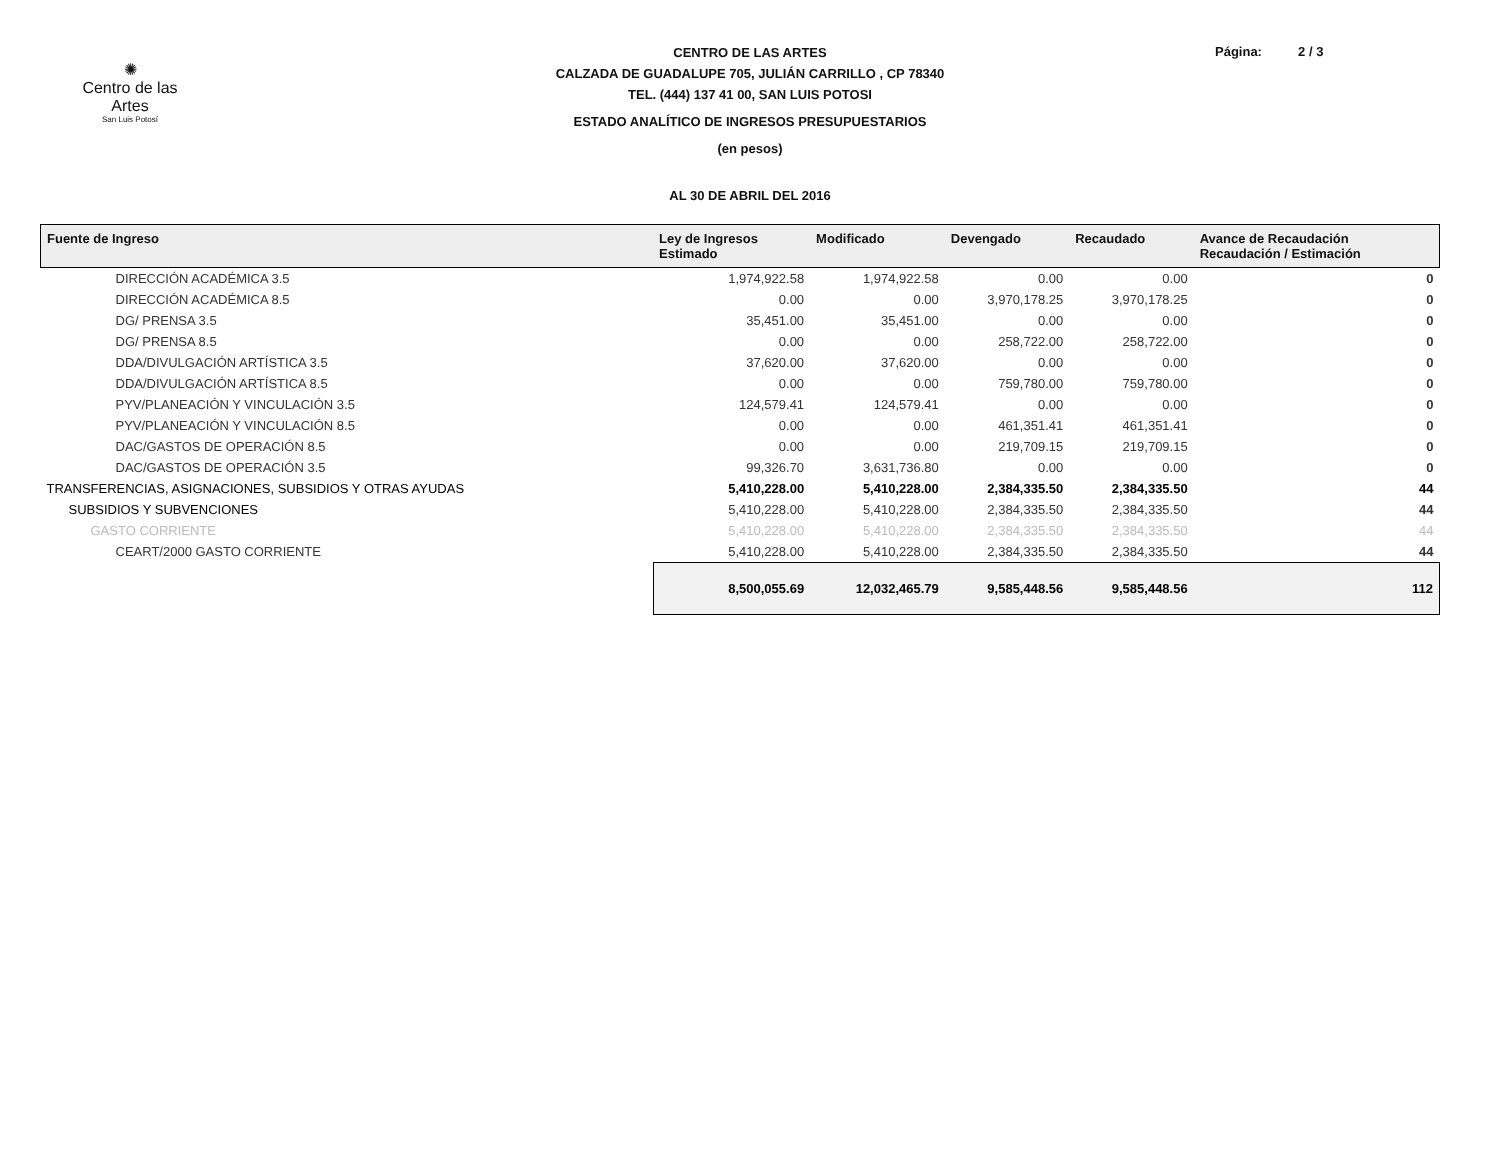✺
Centro de las Artes
San Luis Potosí
Página: 2 / 3
CENTRO DE LAS ARTES
CALZADA DE GUADALUPE 705, JULIÁN CARRILLO , CP 78340
TEL. (444) 137 41 00, SAN LUIS POTOSI
ESTADO ANALÍTICO DE INGRESOS PRESUPUESTARIOS
(en pesos)
AL 30 DE ABRIL DEL 2016
| Fuente de Ingreso | Ley de Ingresos Estimado | Modificado | Devengado | Recaudado | Avance de Recaudación Recaudación / Estimación |
| --- | --- | --- | --- | --- | --- |
| DIRECCIÓN ACADÉMICA 3.5 | 1,974,922.58 | 1,974,922.58 | 0.00 | 0.00 | 0 |
| DIRECCIÓN ACADÉMICA 8.5 | 0.00 | 0.00 | 3,970,178.25 | 3,970,178.25 | 0 |
| DG/ PRENSA 3.5 | 35,451.00 | 35,451.00 | 0.00 | 0.00 | 0 |
| DG/ PRENSA 8.5 | 0.00 | 0.00 | 258,722.00 | 258,722.00 | 0 |
| DDA/DIVULGACIÓN ARTÍSTICA 3.5 | 37,620.00 | 37,620.00 | 0.00 | 0.00 | 0 |
| DDA/DIVULGACIÓN ARTÍSTICA 8.5 | 0.00 | 0.00 | 759,780.00 | 759,780.00 | 0 |
| PYV/PLANEACIÓN Y VINCULACIÓN 3.5 | 124,579.41 | 124,579.41 | 0.00 | 0.00 | 0 |
| PYV/PLANEACIÓN Y VINCULACIÓN 8.5 | 0.00 | 0.00 | 461,351.41 | 461,351.41 | 0 |
| DAC/GASTOS DE OPERACIÓN 8.5 | 0.00 | 0.00 | 219,709.15 | 219,709.15 | 0 |
| DAC/GASTOS DE OPERACIÓN 3.5 | 99,326.70 | 3,631,736.80 | 0.00 | 0.00 | 0 |
| TRANSFERENCIAS, ASIGNACIONES, SUBSIDIOS Y OTRAS AYUDAS | 5,410,228.00 | 5,410,228.00 | 2,384,335.50 | 2,384,335.50 | 44 |
| SUBSIDIOS Y SUBVENCIONES | 5,410,228.00 | 5,410,228.00 | 2,384,335.50 | 2,384,335.50 | 44 |
| GASTO CORRIENTE | 5,410,228.00 | 5,410,228.00 | 2,384,335.50 | 2,384,335.50 | 44 |
| CEART/2000 GASTO CORRIENTE | 5,410,228.00 | 5,410,228.00 | 2,384,335.50 | 2,384,335.50 | 44 |
| | 8,500,055.69 | 12,032,465.79 | 9,585,448.56 | 9,585,448.56 | 112 |